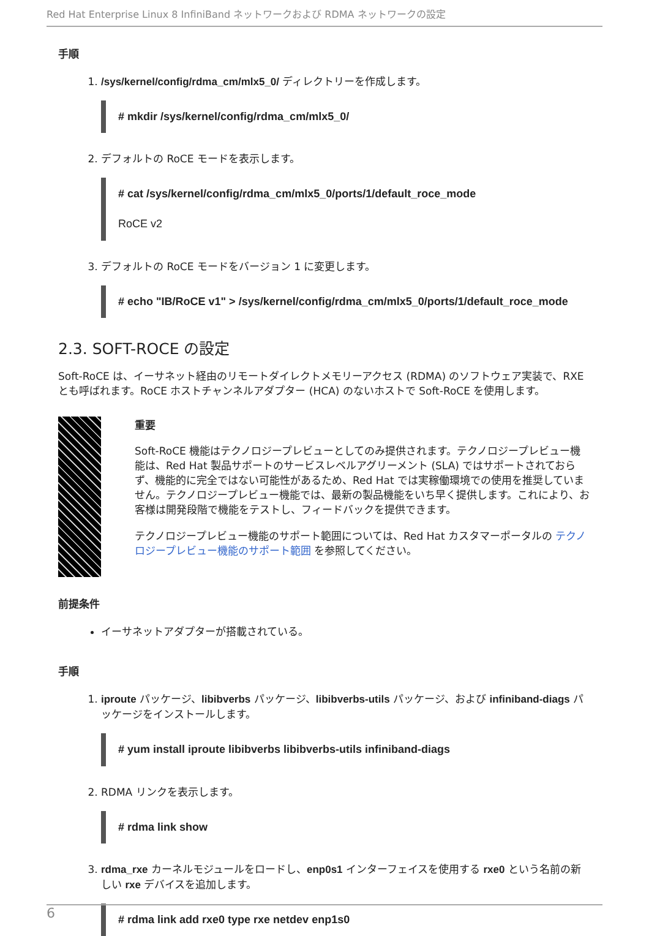Red Hat Enterprise Linux 8 InfiniBand ネットワークおよび RDMA ネットワークの設定
手順
1. /sys/kernel/config/rdma_cm/mlx5_0/ ディレクトリーを作成します。
# mkdir /sys/kernel/config/rdma_cm/mlx5_0/
2. デフォルトの RoCE モードを表示します。
# cat /sys/kernel/config/rdma_cm/mlx5_0/ports/1/default_roce_mode
RoCE v2
3. デフォルトの RoCE モードをバージョン 1 に変更します。
# echo "IB/RoCE v1" > /sys/kernel/config/rdma_cm/mlx5_0/ports/1/default_roce_mode
2.3. SOFT-ROCE の設定
Soft-RoCE は、イーサネット経由のリモートダイレクトメモリーアクセス (RDMA) のソフトウェア実装で、RXE とも呼ばれます。RoCE ホストチャンネルアダプター (HCA) のないホストで Soft-RoCE を使用します。
重要
Soft-RoCE 機能はテクノロジープレビューとしてのみ提供されます。テクノロジープレビュー機能は、Red Hat 製品サポートのサービスレベルアグリーメント (SLA) ではサポートされておらず、機能的に完全ではない可能性があるため、Red Hat では実稼働環境での使用を推奨していません。テクノロジープレビュー機能では、最新の製品機能をいち早く提供します。これにより、お客様は開発段階で機能をテストし、フィードバックを提供できます。
テクノロジープレビュー機能のサポート範囲については、Red Hat カスタマーポータルの テクノロジープレビュー機能のサポート範囲 を参照してください。
前提条件
イーサネットアダプターが搭載されている。
手順
1. iproute パッケージ、libibverbs パッケージ、libibverbs-utils パッケージ、および infiniband-diags パッケージをインストールします。
# yum install iproute libibverbs libibverbs-utils infiniband-diags
2. RDMA リンクを表示します。
# rdma link show
3. rdma_rxe カーネルモジュールをロードし、enp0s1 インターフェイスを使用する rxe0 という名前の新しい rxe デバイスを追加します。
# rdma link add rxe0 type rxe netdev enp1s0
6